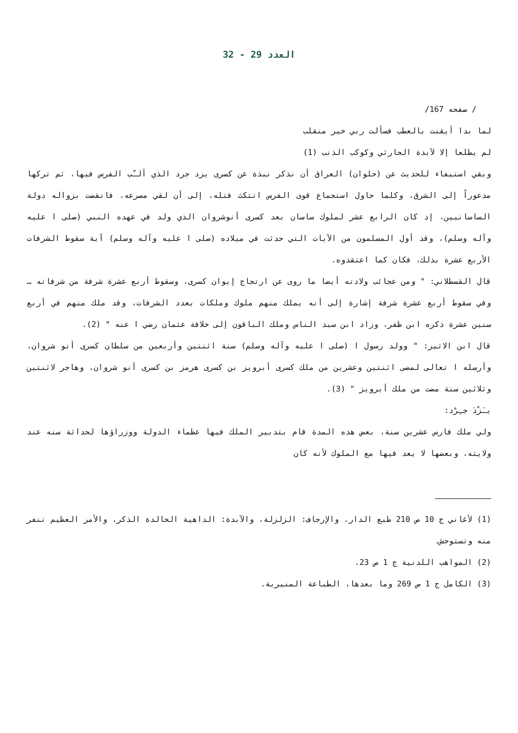العدد 29 - 32
/ صفحه 167/
لما بدا أيقنت بالعطب فسألت ربي خير منقلب
لم يطلعا إلا لآبدة الحارثي وكوكب الذنب (1)
وبقي استيفاء للحديث عن (حلوان) العراق أن نذكر نبذة عن كسرى يزد جرد الذي ألـّب الفرس فيها، ثم تركها مذعوراً إلى الشرق، وكلما حاول استجماع قوى الفرس اتتكث فتله، إلى أن لقي مصرعه، فانقضت بزواله دولة الساسانيين، إذ كان الرابع عشر لملوك ساسان بعد كسرى أنوشروان الذي ولد في عهده النبي (صلى ا عليه وآله وسلم)، وقد أول المسلمون من الآيات التي حدثت في ميلاده (صلى ا عليه وآله وسلم) آية سقوط الشرفات الأربع عشرة بذلك، فكان كما اعتقدوه.
قال القسطلاني: " ومن عجائب ولادته أيضا ما روى عن ارتجاج إيوان كسرى، وسقوط أربع عشرة شرفة من شرفاته … وفي سقوط أربع عشرة شرفة إشارة إلى أنه يملك منهم ملوك وملكات بعدد الشرفات، وقد ملك منهم في أربع سنين عشرة ذكره ابن ظفر، وزاد ابن سيد الناس وملك الباقون إلى خلافة عثمان رضي ا عنه " (2).
قال ابن الاثير: " وولد رسول ا (صلى ا عليه وآله وسلم) سنة اثنتين وأربعين من سلطان كسرى أنو شروان، وأرسله ا تعالى لمضى اثنتين وعشرين من ملك كسرى أبرويز بن كسرى هرمز بن كسرى أنو شروان، وهاجر لاثنتين وثلاثين سنة مضت من ملك أبرويز " (3).
يـَزْدَ جـِرْد:
ولي ملك فارس عشرين سنة، بعض هذه المدة قام بتدبير الملك فيها عظماء الدولة ووزراؤها لحداثة سنه عند ولايته، وبعضها لا يعد فيها مع الملوك لأنه كان
(1) لأغاني ج 10 ص 210 طبع الدار، والإرجاف: الزلزلة، والآبدة: الداهية الخالدة الذكر، والأمر العظيم تنفر منه وتستوحش.
(2) المواهب اللدنية ج 1 ص 23.
(3) الكامل ج 1 ص 269 وما بعدها، الطباعة المنيرية.